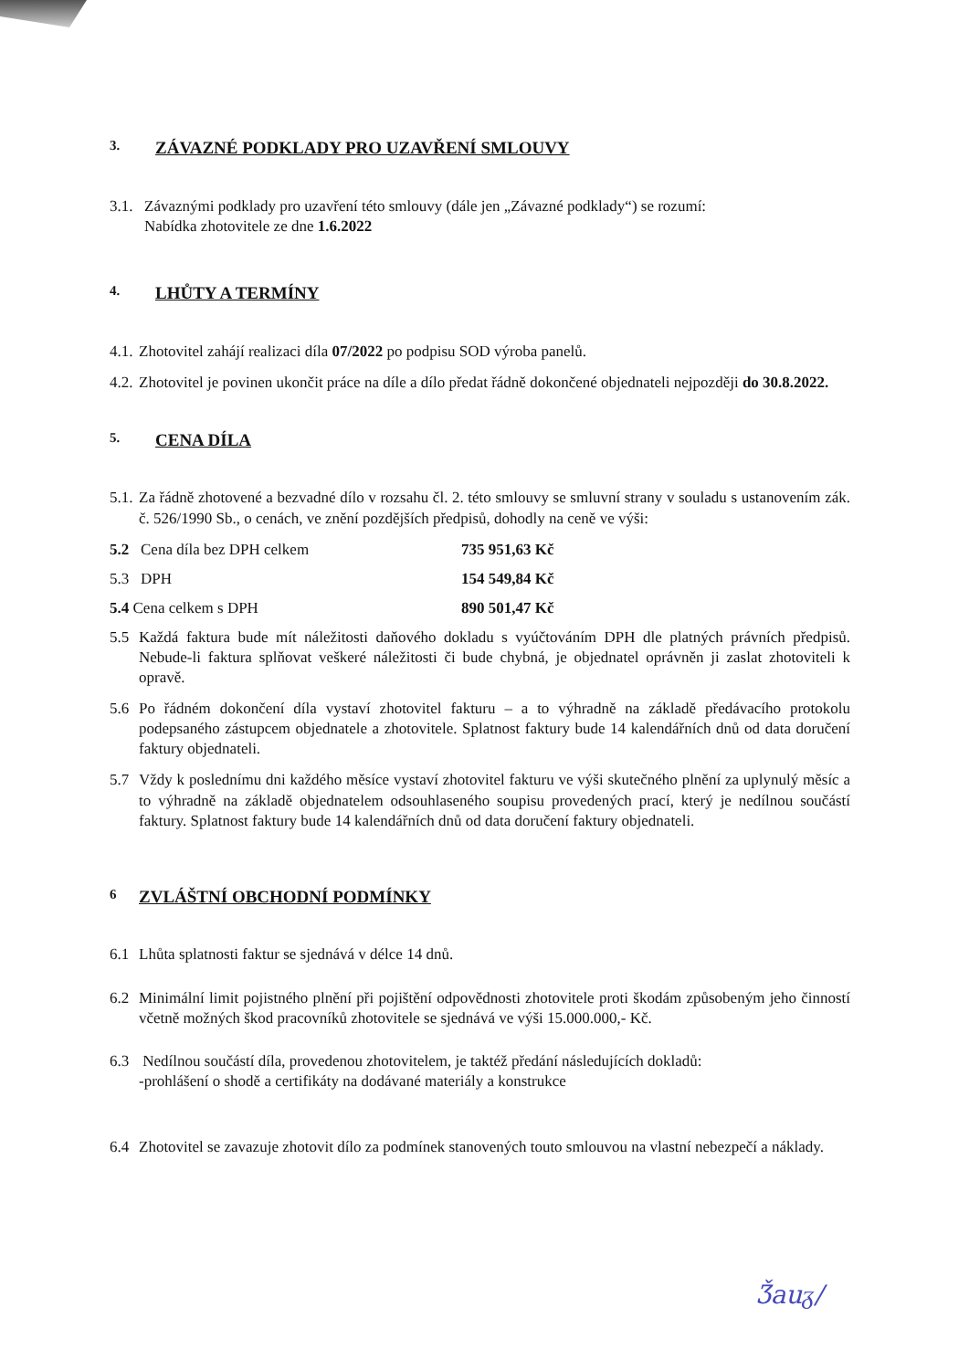3. ZÁVAZNÉ PODKLADY PRO UZAVŘENÍ SMLOUVY
3.1. Závaznými podklady pro uzavření této smlouvy (dále jen „Závazné podklady“) se rozumí:
Nabídka zhotovitele ze dne 1.6.2022
4. LHŮTY A TERMÍNY
4.1. Zhotovitel zahájí realizaci díla 07/2022 po podpisu SOD výroba panelů.
4.2. Zhotovitel je povinen ukončit práce na díle a dílo předat řádně dokončené objednateli nejpozději do 30.8.2022.
5. CENA DÍLA
5.1. Za řádně zhotovené a bezvadné dílo v rozsahu čl. 2. této smlouvy se smluvní strany v souladu s ustanovením zák. č. 526/1990 Sb., o cenách, ve znění pozdějších předpisů, dohodly na ceně ve výši:
5.2 Cena díla bez DPH celkem 735 951,63 Kč
5.3 DPH 154 549,84 Kč
5.4 Cena celkem s DPH 890 501,47 Kč
5.5 Každá faktura bude mít náležitosti daňového dokladu s vyúčtováním DPH dle platných právních předpisů. Nebude-li faktura splňovat veškeré náležitosti či bude chybná, je objednatel oprávněn ji zaslat zhotoviteli k opravě.
5.6 Po řádném dokončení díla vystaví zhotovitel fakturu – a to výhradně na základě předávacího protokolu podepsaného zástupcem objednatele a zhotovitele. Splatnost faktury bude 14 kalendářních dnů od data doručení faktury objednateli.
5.7 Vždy k poslednímu dni každého měsíce vystaví zhotovitel fakturu ve výši skutečného plnění za uplynulý měsíc a to výhradně na základě objednatelem odsouhlaseného soupisu provedených prací, který je nedílnou součástí faktury. Splatnost faktury bude 14 kalendářních dnů od data doručení faktury objednateli.
6 ZVLÁŠTNÍ OBCHODNÍ PODMÍNKY
6.1 Lhůta splatnosti faktur se sjednává v délce 14 dnů.
6.2 Minimální limit pojistného plnění při pojištění odpovědnosti zhotovitele proti škodám způsobeným jeho činností včetně možných škod pracovníků zhotovitele se sjednává ve výši 15.000.000,- Kč.
6.3 Nedílnou součástí díla, provedenou zhotovitelem, je taktéž předání následujících dokladů:
-prohlášení o shodě a certifikáty na dodávané materiály a konstrukce
6.4 Zhotovitel se zavazuje zhotovit dílo za podmínek stanovených touto smlouvou na vlastní nebezpečí a náklady.
Ǯauᵹ/